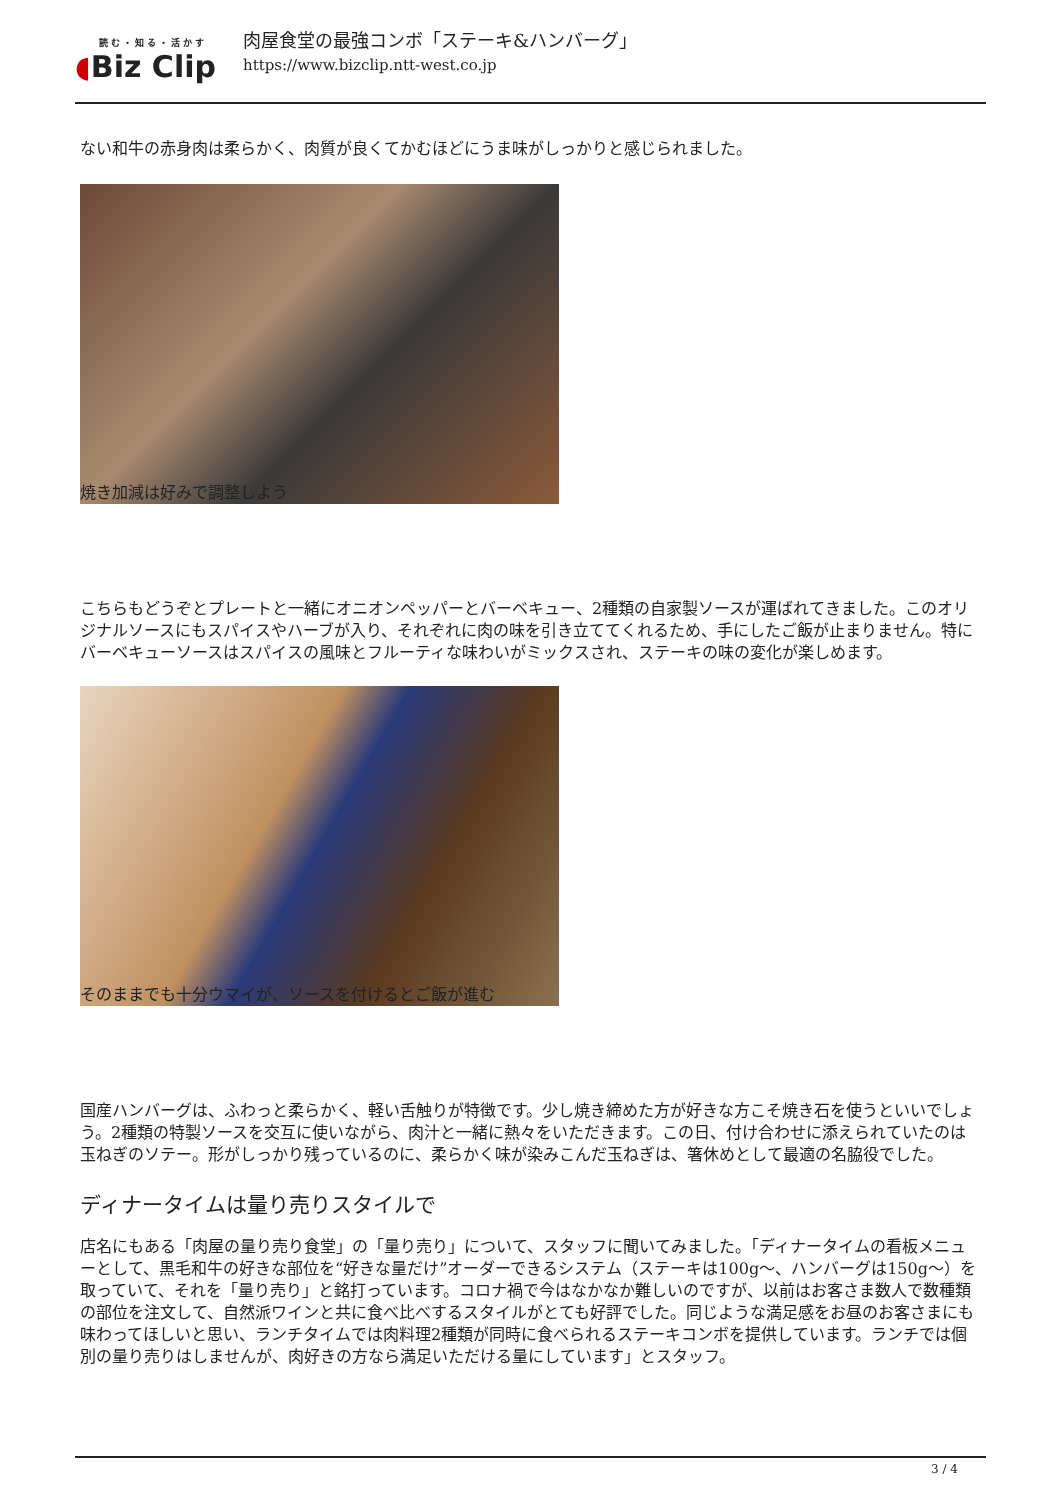読む・知る・活かす
◖Biz Clip
肉屋食堂の最強コンボ「ステーキ&ハンバーグ」
https://www.bizclip.ntt-west.co.jp
ない和牛の赤身肉は柔らかく、肉質が良くてかむほどにうま味がしっかりと感じられました。
焼き加減は好みで調整しよう
こちらもどうぞとプレートと一緒にオニオンペッパーとバーベキュー、2種類の自家製ソースが運ばれてきました。このオリジナルソースにもスパイスやハーブが入り、それぞれに肉の味を引き立ててくれるため、手にしたご飯が止まりません。特にバーベキューソースはスパイスの風味とフルーティな味わいがミックスされ、ステーキの味の変化が楽しめます。
そのままでも十分ウマイが、ソースを付けるとご飯が進む
国産ハンバーグは、ふわっと柔らかく、軽い舌触りが特徴です。少し焼き締めた方が好きな方こそ焼き石を使うといいでしょう。2種類の特製ソースを交互に使いながら、肉汁と一緒に熱々をいただきます。この日、付け合わせに添えられていたのは玉ねぎのソテー。形がしっかり残っているのに、柔らかく味が染みこんだ玉ねぎは、箸休めとして最適の名脇役でした。
ディナータイムは量り売りスタイルで
店名にもある「肉屋の量り売り食堂」の「量り売り」について、スタッフに聞いてみました。「ディナータイムの看板メニューとして、黒毛和牛の好きな部位を“好きな量だけ”オーダーできるシステム（ステーキは100g〜、ハンバーグは150g〜）を取っていて、それを「量り売り」と銘打っています。コロナ禍で今はなかなか難しいのですが、以前はお客さま数人で数種類の部位を注文して、自然派ワインと共に食べ比べするスタイルがとても好評でした。同じような満足感をお昼のお客さまにも味わってほしいと思い、ランチタイムでは肉料理2種類が同時に食べられるステーキコンボを提供しています。ランチでは個別の量り売りはしませんが、肉好きの方なら満足いただける量にしています」とスタッフ。
3 / 4